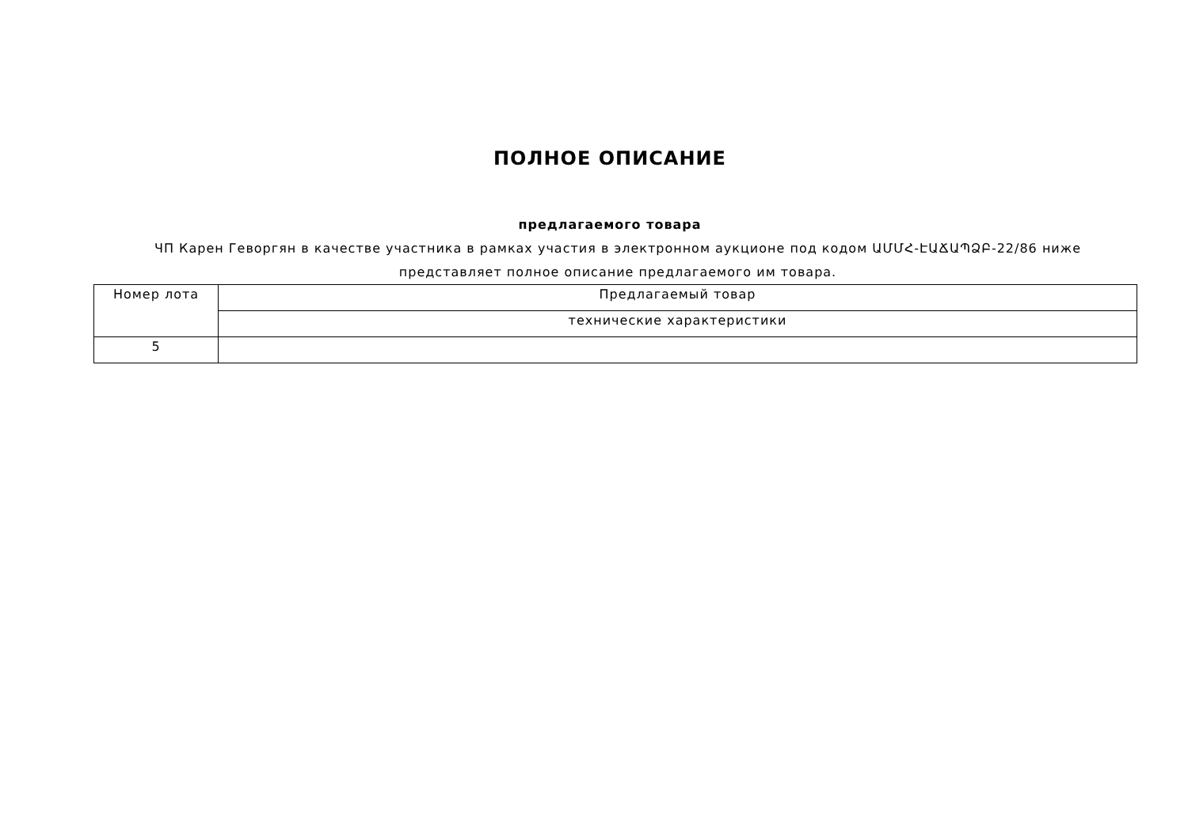ПОЛНОЕ ОПИСАНИЕ
предлагаемого товара
ЧП Карен Геворгян в качестве участника в рамках участия в электронном аукционе под кодом ԱՄՄՀ-ԷԱՃԱՊՁԲ-22/86 ниже представляет полное описание предлагаемого им товара.
| Номер лота | Предлагаемый товар |
| | технические характеристики |
| 5 | |